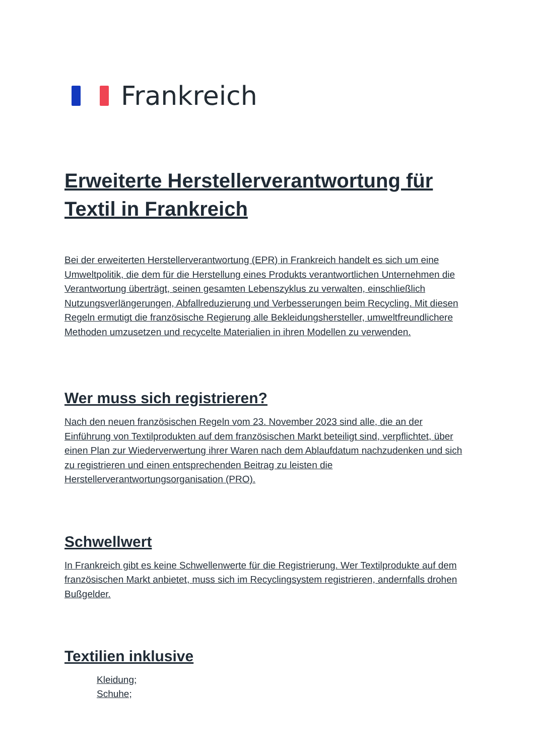Frankreich
Erweiterte Herstellerverantwortung für Textil in Frankreich
Bei der erweiterten Herstellerverantwortung (EPR) in Frankreich handelt es sich um eine Umweltpolitik, die dem für die Herstellung eines Produkts verantwortlichen Unternehmen die Verantwortung überträgt, seinen gesamten Lebenszyklus zu verwalten, einschließlich Nutzungsverlängerungen, Abfallreduzierung und Verbesserungen beim Recycling. Mit diesen Regeln ermutigt die französische Regierung alle Bekleidungshersteller, umweltfreundlichere Methoden umzusetzen und recycelte Materialien in ihren Modellen zu verwenden.
Wer muss sich registrieren?
Nach den neuen französischen Regeln vom 23. November 2023 sind alle, die an der Einführung von Textilprodukten auf dem französischen Markt beteiligt sind, verpflichtet, über einen Plan zur Wiederverwertung ihrer Waren nach dem Ablaufdatum nachzudenken und sich zu registrieren und einen entsprechenden Beitrag zu leisten die Herstellerverantwortungsorganisation (PRO).
Schwellwert
In Frankreich gibt es keine Schwellenwerte für die Registrierung. Wer Textilprodukte auf dem französischen Markt anbietet, muss sich im Recyclingsystem registrieren, andernfalls drohen Bußgelder.
Textilien inklusive
Kleidung;
Schuhe;